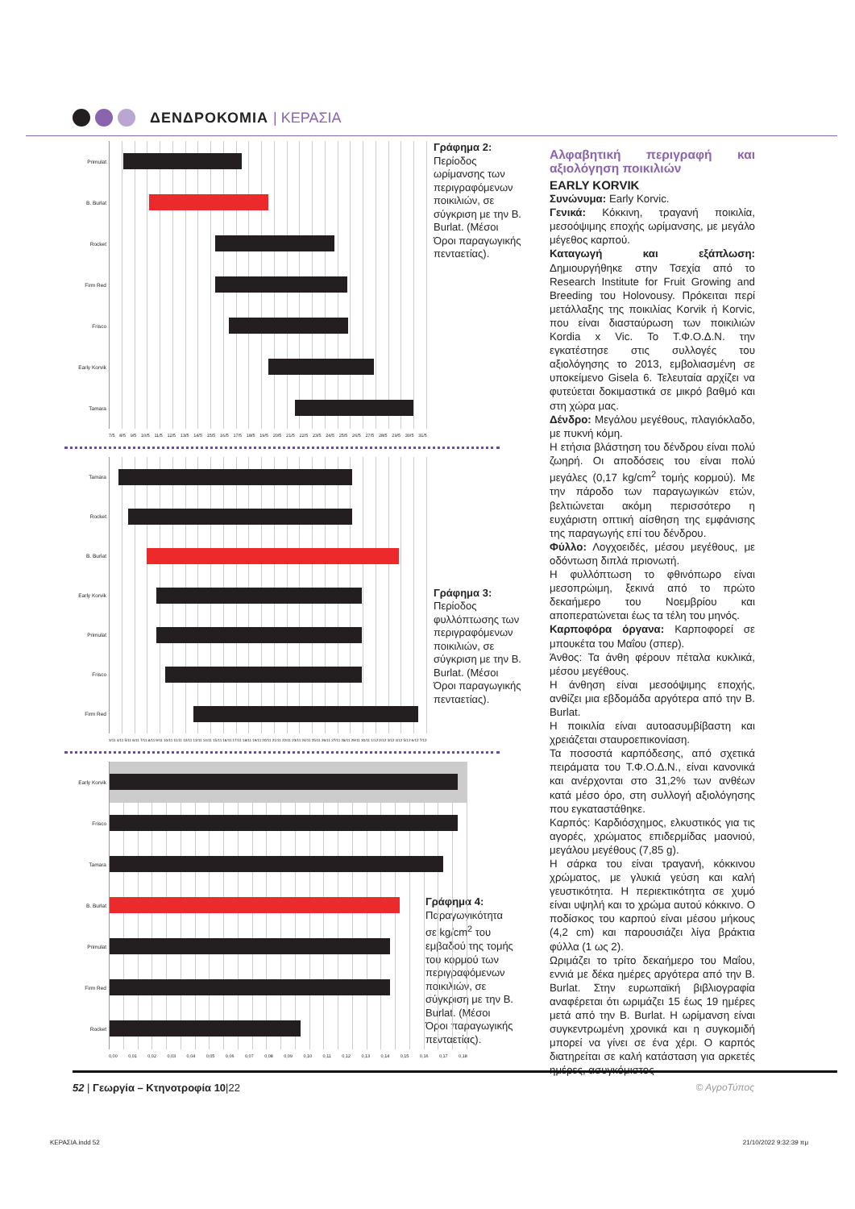ΔΕΝΔΡΟΚΟΜΙΑ | ΚΕΡΑΣΙΑ
Primulat
B. Burlat
Rocket
Firm Red
Frisco
Early Korvik
Tamara
7/5 8/5 9/5 10/5 11/5 12/5 13/5 14/5 15/5 16/5 17/5 18/5 19/5 20/5 21/5 22/5 23/5 24/5 25/5 26/5 27/5 28/5 29/5 30/5 31/5
Γράφημα 2:
Περίοδος ωρίμανσης των περιγραφόμενων ποικιλιών, σε σύγκριση με την B. Burlat. (Μέσοι Όροι παραγωγικής πενταετίας).
Tamara
Rocket
B. Burlat
Early Korvik
Primulat
Frisco
Firm Red
3/11 4/11 5/11 6/11 7/11 8/11 9/11 10/11 11/11 12/11 13/11 14/11 15/11 16/11 17/11 18/11 19/11 20/11 21/11 22/11 23/11 24/11 25/11 26/11 27/11 28/11 29/11 30/11 1/12 2/12 3/12 4/12 5/12 6/12 7/12
Γράφημα 3:
Περίοδος φυλλόπτωσης των περιγραφόμενων ποικιλιών, σε σύγκριση με την B. Burlat. (Μέσοι Όροι παραγωγικής πενταετίας).
Early Korvik
Frisco
Tamara
B. Burlat
Primulat
Firm Red
Rocket
0,00 0,01 0,02 0,03 0,04 0,05 0,06 0,07 0,08 0,09 0,10 0,11 0,12 0,13 0,14 0,15 0,16 0,17 0,18
Γράφημα 4:
Παραγωγικότητα σε kg/cm<sup>2</sup> του εμβαδού της τομής του κορμού των περιγραφόμενων ποικιλιών, σε σύγκριση με την B. Burlat. (Μέσοι Όροι παραγωγικής πενταετίας).
Αλφαβητική περιγραφή και αξιολόγηση ποικιλιών
EARLY KORVIK
Συνώνυμα: Early Korvic.
Γενικά: Κόκκινη, τραγανή ποικιλία, μεσοόψιμης εποχής ωρίμανσης, με μεγάλο μέγεθος καρπού.
Καταγωγή και εξάπλωση: Δημιουργήθηκε στην Τσεχία από το Research Institute for Fruit Growing and Breeding του Holovousy. Πρόκειται περί μετάλλαξης της ποικιλίας Korvik ή Korvic, που είναι διασταύρωση των ποικιλιών Kordia x Vic. Το Τ.Φ.Ο.Δ.Ν. την εγκατέστησε στις συλλογές του αξιολόγησης το 2013, εμβολιασμένη σε υποκείμενο Gisela 6. Τελευταία αρχίζει να φυτεύεται δοκιμαστικά σε μικρό βαθμό και στη χώρα μας.
Δένδρο: Μεγάλου μεγέθους, πλαγιόκλαδο, με πυκνή κόμη.
Η ετήσια βλάστηση του δένδρου είναι πολύ ζωηρή. Οι αποδόσεις του είναι πολύ μεγάλες (0,17 kg/cm<sup>2</sup> τομής κορμού). Με την πάροδο των παραγωγικών ετών, βελτιώνεται ακόμη περισσότερο η ευχάριστη οπτική αίσθηση της εμφάνισης της παραγωγής επί του δένδρου.
Φύλλο: Λογχοειδές, μέσου μεγέθους, με οδόντωση διπλά πριονωτή.
Η φυλλόπτωση το φθινόπωρο είναι μεσοπρώιμη, ξεκινά από το πρώτο δεκαήμερο του Νοεμβρίου και αποπερατώνεται έως τα τέλη του μηνός.
Καρποφόρα όργανα: Καρποφορεί σε μπουκέτα του Μαΐου (σπερ).
Άνθος: Τα άνθη φέρουν πέταλα κυκλικά, μέσου μεγέθους.
Η άνθηση είναι μεσοόψιμης εποχής, ανθίζει μια εβδομάδα αργότερα από την B. Burlat.
Η ποικιλία είναι αυτοασυμβίβαστη και χρειάζεται σταυροεπικονίαση.
Τα ποσοστά καρπόδεσης, από σχετικά πειράματα του Τ.Φ.Ο.Δ.Ν., είναι κανονικά και ανέρχονται στο 31,2% των ανθέων κατά μέσο όρο, στη συλλογή αξιολόγησης που εγκαταστάθηκε.
Καρπός: Καρδιόσχημος, ελκυστικός για τις αγορές, χρώματος επιδερμίδας μαονιού, μεγάλου μεγέθους (7,85 g).
Η σάρκα του είναι τραγανή, κόκκινου χρώματος, με γλυκιά γεύση και καλή γευστικότητα. Η περιεκτικότητα σε χυμό είναι υψηλή και το χρώμα αυτού κόκκινο. Ο ποδίσκος του καρπού είναι μέσου μήκους (4,2 cm) και παρουσιάζει λίγα βράκτια φύλλα (1 ως 2).
Ωριμάζει το τρίτο δεκαήμερο του Μαΐου, εννιά με δέκα ημέρες αργότερα από την B. Burlat. Στην ευρωπαϊκή βιβλιογραφία αναφέρεται ότι ωριμάζει 15 έως 19 ημέρες μετά από την B. Burlat. Η ωρίμανση είναι συγκεντρωμένη χρονικά και η συγκομιδή μπορεί να γίνει σε ένα χέρι. Ο καρπός διατηρείται σε καλή κατάσταση για αρκετές ημέρες, ασυγκόμιστος
52 | Γεωργία – Κτηνοτροφία 10|22
© ΑγροΤύπος
ΚΕΡΑΣΙΑ.indd 52 21/10/2022 9:32:39 πμ